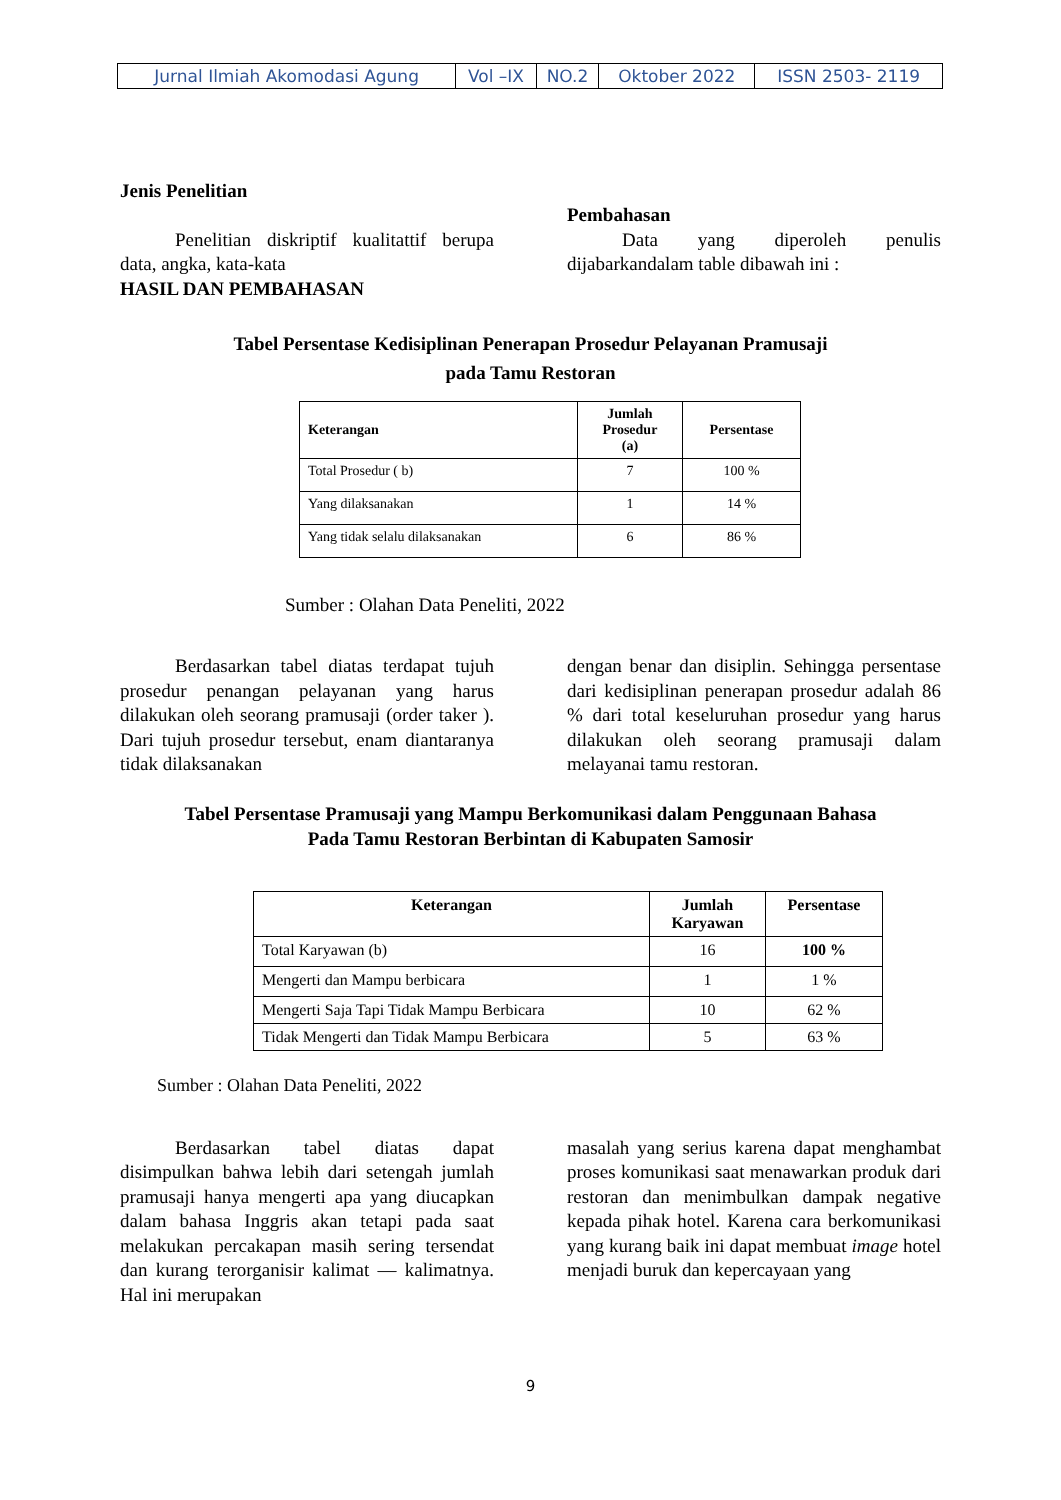| Jurnal Ilmiah Akomodasi Agung | Vol –IX | NO.2 | Oktober 2022 | ISSN 2503- 2119 |
Jenis Penelitian
Penelitian diskriptif kualitattif berupa data, angka, kata-kata
HASIL DAN PEMBAHASAN
Pembahasan
Data yang diperoleh penulis dijabarkandalam table dibawah ini :
Tabel Persentase Kedisiplinan Penerapan Prosedur Pelayanan Pramusaji
pada Tamu Restoran
| Keterangan | Jumlah Prosedur (a) | Persentase |
| --- | --- | --- |
| Total Prosedur ( b) | 7 | 100 % |
| Yang dilaksanakan | 1 | 14 % |
| Yang tidak selalu dilaksanakan | 6 | 86 % |
Sumber : Olahan Data Peneliti, 2022
Berdasarkan tabel diatas terdapat tujuh prosedur penangan pelayanan yang harus dilakukan oleh seorang pramusaji (order taker ). Dari tujuh prosedur tersebut, enam diantaranya tidak dilaksanakan
dengan benar dan disiplin. Sehingga persentase dari kedisiplinan penerapan prosedur adalah 86 % dari total keseluruhan prosedur yang harus dilakukan oleh seorang pramusaji dalam melayanai tamu restoran.
Tabel Persentase Pramusaji yang Mampu Berkomunikasi dalam Penggunaan Bahasa
Pada Tamu Restoran Berbintan di Kabupaten Samosir
| Keterangan | Jumlah Karyawan | Persentase |
| --- | --- | --- |
| Total Karyawan (b) | 16 | 100 % |
| Mengerti dan Mampu berbicara | 1 | 1 % |
| Mengerti Saja Tapi Tidak Mampu Berbicara | 10 | 62 % |
| Tidak Mengerti dan Tidak Mampu Berbicara | 5 | 63 % |
Sumber : Olahan Data Peneliti, 2022
Berdasarkan tabel diatas dapat disimpulkan bahwa lebih dari setengah jumlah pramusaji hanya mengerti apa yang diucapkan dalam bahasa Inggris akan tetapi pada saat melakukan percakapan masih sering tersendat dan kurang terorganisir kalimat — kalimatnya. Hal ini merupakan
masalah yang serius karena dapat menghambat proses komunikasi saat menawarkan produk dari restoran dan menimbulkan dampak negative kepada pihak hotel. Karena cara berkomunikasi yang kurang baik ini dapat membuat image hotel menjadi buruk dan kepercayaan yang
9